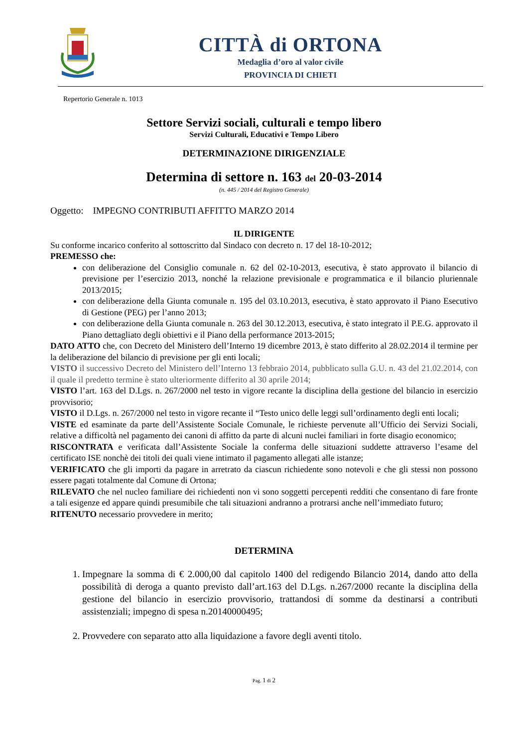CITTÀ di ORTONA
Medaglia d’oro al valor civile
PROVINCIA DI CHIETI
Repertorio Generale n. 1013
Settore Servizi sociali, culturali e tempo libero
Servizi Culturali, Educativi e Tempo Libero
DETERMINAZIONE DIRIGENZIALE
Determina di settore n. 163 del 20-03-2014
(n. 445 / 2014 del Registro Generale)
Oggetto: IMPEGNO CONTRIBUTI AFFITTO MARZO 2014
IL DIRIGENTE
Su conforme incarico conferito al sottoscritto dal Sindaco con decreto n. 17 del 18-10-2012;
PREMESSO che:
con deliberazione del Consiglio comunale n. 62 del 02-10-2013, esecutiva, è stato approvato il bilancio di previsione per l’esercizio 2013, nonché la relazione previsionale e programmatica e il bilancio pluriennale 2013/2015;
con deliberazione della Giunta comunale n. 195 del 03.10.2013, esecutiva, è stato approvato il Piano Esecutivo di Gestione (PEG) per l’anno 2013;
con deliberazione della Giunta comunale n. 263 del 30.12.2013, esecutiva, è stato integrato il P.E.G. approvato il Piano dettagliato degli obiettivi e il Piano della performance 2013-2015;
DATO ATTO che, con Decreto del Ministero dell’Interno 19 dicembre 2013, è stato differito al 28.02.2014 il termine per la deliberazione del bilancio di previsione per gli enti locali;
VISTO il successivo Decreto del Ministero dell’Interno 13 febbraio 2014, pubblicato sulla G.U. n. 43 del 21.02.2014, con il quale il predetto termine è stato ulteriormente differito al 30 aprile 2014;
VISTO l’art. 163 del D.Lgs. n. 267/2000 nel testo in vigore recante la disciplina della gestione del bilancio in esercizio provvisorio;
VISTO il D.Lgs. n. 267/2000 nel testo in vigore recante il “Testo unico delle leggi sull’ordinamento degli enti locali;
VISTE ed esaminate da parte dell’Assistente Sociale Comunale, le richieste pervenute all’Ufficio dei Servizi Sociali, relative a difficoltà nel pagamento dei canoni di affitto da parte di alcuni nuclei familiari in forte disagio economico;
RISCONTRATA e verificata dall’Assistente Sociale la conferma delle situazioni suddette attraverso l’esame del certificato ISE nonchè dei titoli dei quali viene intimato il pagamento allegati alle istanze;
VERIFICATO che gli importi da pagare in arretrato da ciascun richiedente sono notevoli e che gli stessi non possono essere pagati totalmente dal Comune di Ortona;
RILEVATO che nel nucleo familiare dei richiedenti non vi sono soggetti percepenti redditi che consentano di fare fronte a tali esigenze ed appare quindi presumibile che tali situazioni andranno a protrarsi anche nell’immediato futuro;
RITENUTO necessario provvedere in merito;
DETERMINA
1. Impegnare la somma di € 2.000,00 dal capitolo 1400 del redigendo Bilancio 2014, dando atto della possibilità di deroga a quanto previsto dall’art.163 del D.Lgs. n.267/2000 recante la disciplina della gestione del bilancio in esercizio provvisorio, trattandosi di somme da destinarsi a contributi assistenziali; impegno di spesa n.20140000495;
2. Provvedere con separato atto alla liquidazione a favore degli aventi titolo.
Pag. 1 di 2